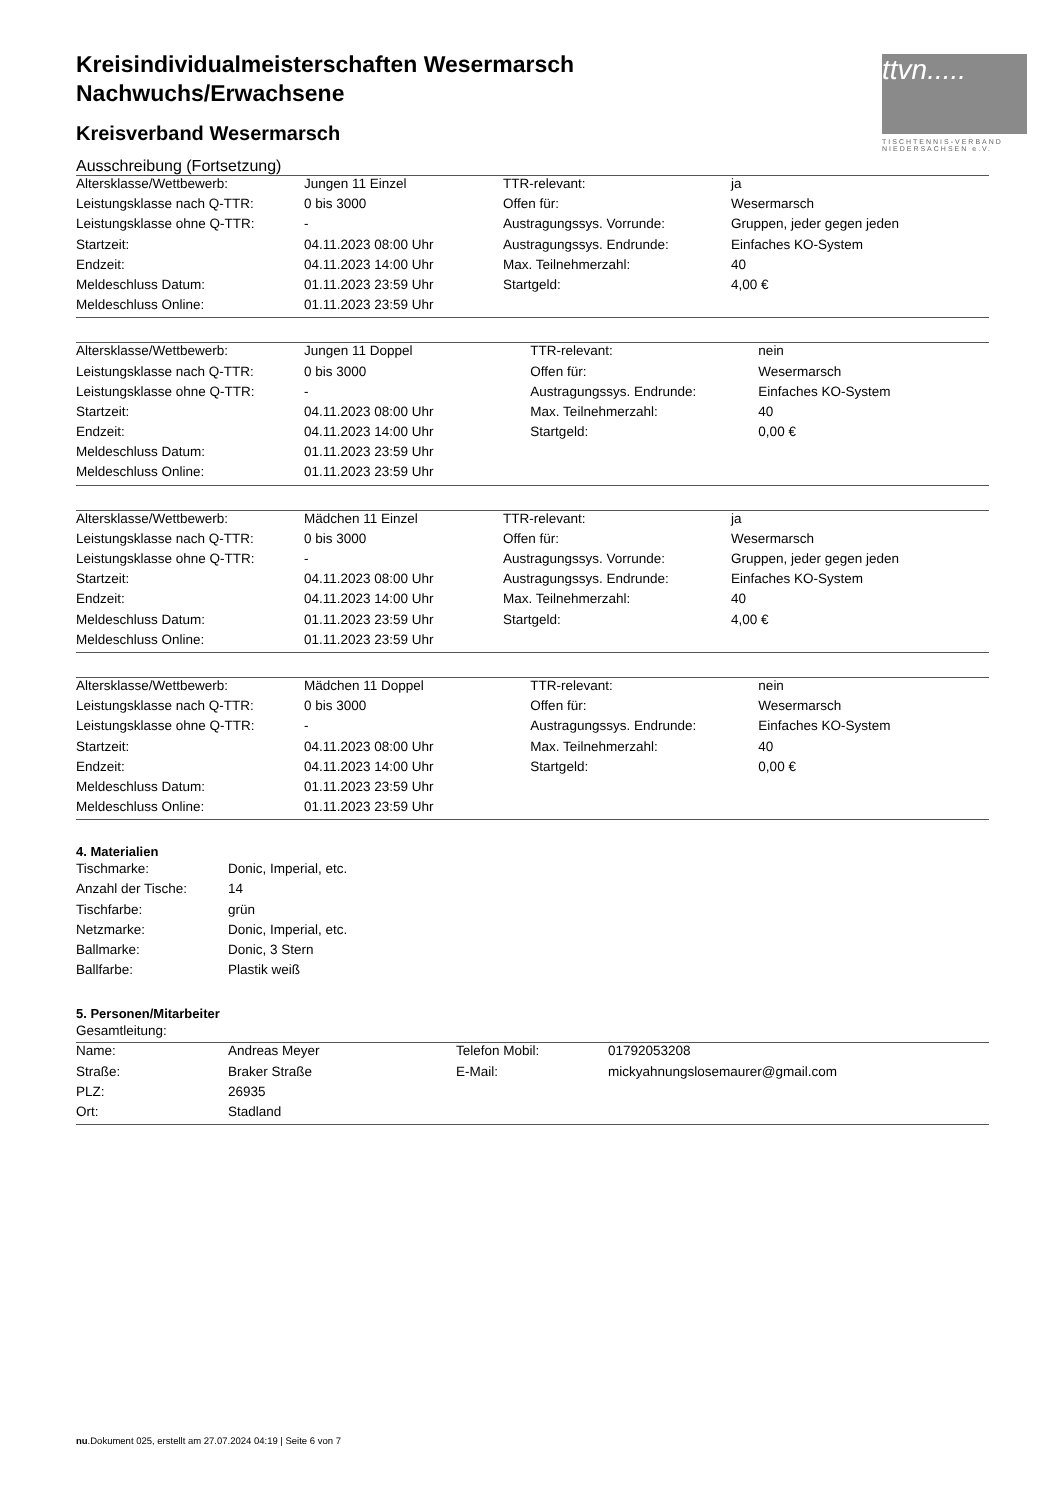ttvn.....
TISCHTENNIS-VERBAND NIEDERSACHSEN e.V.
Kreisindividualmeisterschaften Wesermarsch
Nachwuchs/Erwachsene
Kreisverband Wesermarsch
Ausschreibung (Fortsetzung)
| Altersklasse/Wettbewerb: | Jungen 11 Einzel | TTR-relevant: | ja |
| Leistungsklasse nach Q-TTR: | 0 bis 3000 | Offen für: | Wesermarsch |
| Leistungsklasse ohne Q-TTR: | - | Austragungssys. Vorrunde: | Gruppen, jeder gegen jeden |
| Startzeit: | 04.11.2023 08:00 Uhr | Austragungssys. Endrunde: | Einfaches KO-System |
| Endzeit: | 04.11.2023 14:00 Uhr | Max. Teilnehmerzahl: | 40 |
| Meldeschluss Datum: | 01.11.2023 23:59 Uhr | Startgeld: | 4,00 € |
| Meldeschluss Online: | 01.11.2023 23:59 Uhr | | |
| Altersklasse/Wettbewerb: | Jungen 11 Doppel | TTR-relevant: | nein |
| Leistungsklasse nach Q-TTR: | 0 bis 3000 | Offen für: | Wesermarsch |
| Leistungsklasse ohne Q-TTR: | - | Austragungssys. Endrunde: | Einfaches KO-System |
| Startzeit: | 04.11.2023 08:00 Uhr | Max. Teilnehmerzahl: | 40 |
| Endzeit: | 04.11.2023 14:00 Uhr | Startgeld: | 0,00 € |
| Meldeschluss Datum: | 01.11.2023 23:59 Uhr | | |
| Meldeschluss Online: | 01.11.2023 23:59 Uhr | | |
| Altersklasse/Wettbewerb: | Mädchen 11 Einzel | TTR-relevant: | ja |
| Leistungsklasse nach Q-TTR: | 0 bis 3000 | Offen für: | Wesermarsch |
| Leistungsklasse ohne Q-TTR: | - | Austragungssys. Vorrunde: | Gruppen, jeder gegen jeden |
| Startzeit: | 04.11.2023 08:00 Uhr | Austragungssys. Endrunde: | Einfaches KO-System |
| Endzeit: | 04.11.2023 14:00 Uhr | Max. Teilnehmerzahl: | 40 |
| Meldeschluss Datum: | 01.11.2023 23:59 Uhr | Startgeld: | 4,00 € |
| Meldeschluss Online: | 01.11.2023 23:59 Uhr | | |
| Altersklasse/Wettbewerb: | Mädchen 11 Doppel | TTR-relevant: | nein |
| Leistungsklasse nach Q-TTR: | 0 bis 3000 | Offen für: | Wesermarsch |
| Leistungsklasse ohne Q-TTR: | - | Austragungssys. Endrunde: | Einfaches KO-System |
| Startzeit: | 04.11.2023 08:00 Uhr | Max. Teilnehmerzahl: | 40 |
| Endzeit: | 04.11.2023 14:00 Uhr | Startgeld: | 0,00 € |
| Meldeschluss Datum: | 01.11.2023 23:59 Uhr | | |
| Meldeschluss Online: | 01.11.2023 23:59 Uhr | | |
4. Materialien
| Tischmarke: | Donic, Imperial, etc. |
| Anzahl der Tische: | 14 |
| Tischfarbe: | grün |
| Netzmarke: | Donic, Imperial, etc. |
| Ballmarke: | Donic, 3 Stern |
| Ballfarbe: | Plastik weiß |
5. Personen/Mitarbeiter
Gesamtleitung:
| Name: | Andreas Meyer | Telefon Mobil: | 01792053208 |
| Straße: | Braker Straße | E-Mail: | mickyahnungslosemaurer@gmail.com |
| PLZ: | 26935 | | |
| Ort: | Stadland | | |
nu.Dokument 025, erstellt am 27.07.2024 04:19 | Seite 6 von 7